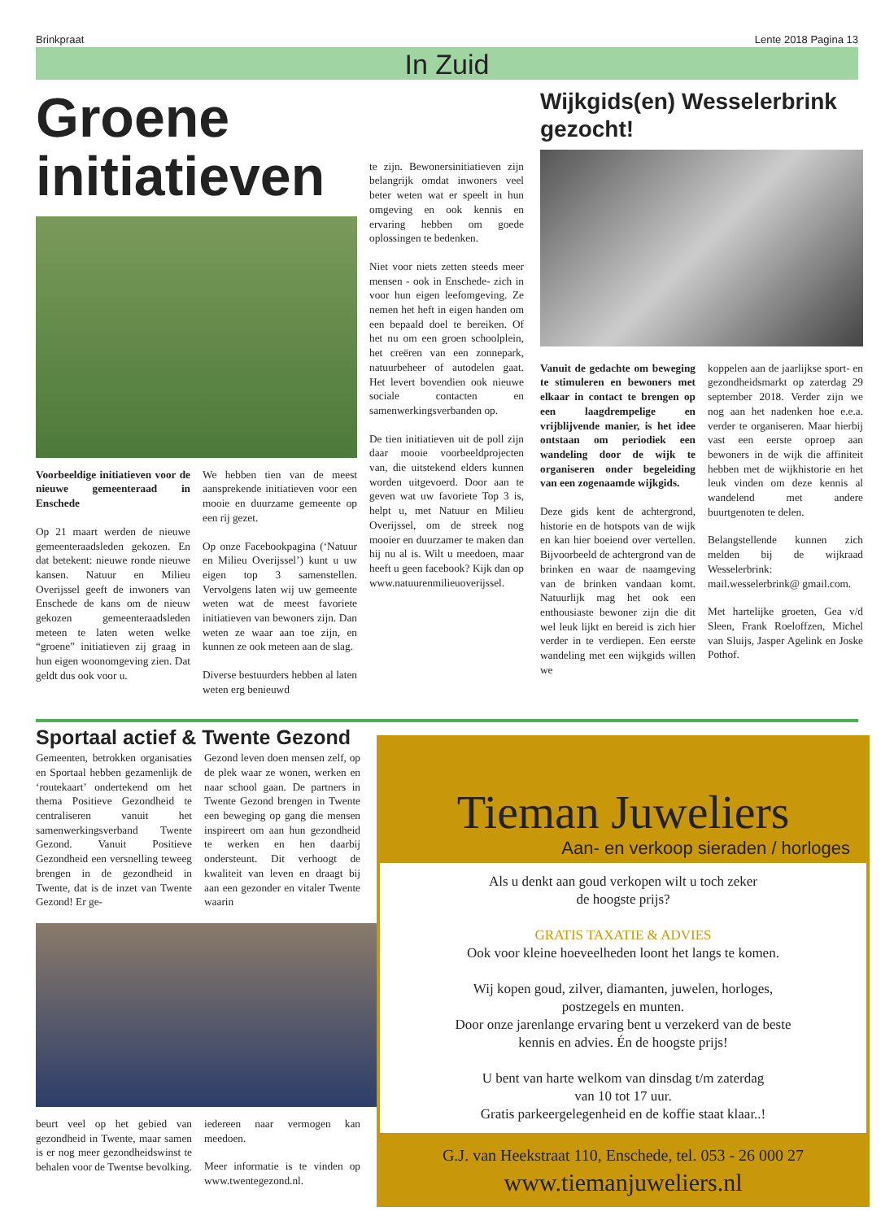Brinkpraat Lente 2018 Pagina 13
In Zuid
Groene initiatieven
Voorbeeldige initiatieven voor de nieuwe gemeenteraad in Enschede
Op 21 maart werden de nieuwe gemeenteraadsleden gekozen. En dat betekent: nieuwe ronde nieuwe kansen. Natuur en Milieu Overijssel geeft de inwoners van Enschede de kans om de nieuw gekozen gemeenteraadsleden meteen te laten weten welke “groene” initiatieven zij graag in hun eigen woonomgeving zien. Dat geldt dus ook voor u.
We hebben tien van de meest aansprekende initiatieven voor een mooie en duurzame gemeente op een rij gezet.
Op onze Facebookpagina (‘Natuur en Milieu Overijssel’) kunt u uw eigen top 3 samenstellen. Vervolgens laten wij uw gemeente weten wat de meest favoriete initiatieven van bewoners zijn. Dan weten ze waar aan toe zijn, en kunnen ze ook meteen aan de slag.
Diverse bestuurders hebben al laten weten erg benieuwd
te zijn. Bewonersinitiatieven zijn belangrijk omdat inwoners veel beter weten wat er speelt in hun omgeving en ook kennis en ervaring hebben om goede oplossingen te bedenken.
Niet voor niets zetten steeds meer mensen - ook in Enschede- zich in voor hun eigen leefomgeving. Ze nemen het heft in eigen handen om een bepaald doel te bereiken. Of het nu om een groen schoolplein, het creëren van een zonnepark, natuurbeheer of autodelen gaat. Het levert bovendien ook nieuwe sociale contacten en samenwerkingsverbanden op.
De tien initiatieven uit de poll zijn daar mooie voorbeeldprojecten van, die uitstekend elders kunnen worden uitgevoerd. Door aan te geven wat uw favoriete Top 3 is, helpt u, met Natuur en Milieu Overijssel, om de streek nog mooier en duurzamer te maken dan hij nu al is. Wilt u meedoen, maar heeft u geen facebook? Kijk dan op www.natuurenmilieuoverijssel.
Wijkgids(en) Wesselerbrink gezocht!
Vanuit de gedachte om beweging te stimuleren en bewoners met elkaar in contact te brengen op een laagdrempelige en vrijblijvende manier, is het idee ontstaan om periodiek een wandeling door de wijk te organiseren onder begeleiding van een zogenaamde wijkgids.
Deze gids kent de achtergrond, historie en de hotspots van de wijk en kan hier boeiend over vertellen. Bijvoorbeeld de achtergrond van de brinken en waar de naamgeving van de brinken vandaan komt. Natuurlijk mag het ook een enthousiaste bewoner zijn die dit wel leuk lijkt en bereid is zich hier verder in te verdiepen. Een eerste wandeling met een wijkgids willen we
koppelen aan de jaarlijkse sport- en gezondheidsmarkt op zaterdag 29 september 2018. Verder zijn we nog aan het nadenken hoe e.e.a. verder te organiseren. Maar hierbij vast een eerste oproep aan bewoners in de wijk die affiniteit hebben met de wijkhistorie en het leuk vinden om deze kennis al wandelend met andere buurtgenoten te delen.
Belangstellende kunnen zich melden bij de wijkraad Wesselerbrink: mail.wesselerbrink@ gmail.com.
Met hartelijke groeten, Gea v/d Sleen, Frank Roeloffzen, Michel van Sluijs, Jasper Agelink en Joske Pothof.
Sportaal actief & Twente Gezond
Gemeenten, betrokken organisaties en Sportaal hebben gezamenlijk de ‘routekaart’ ondertekend om het thema Positieve Gezondheid te centraliseren vanuit het samenwerkingsverband Twente Gezond. Vanuit Positieve Gezondheid een versnelling teweeg brengen in de gezondheid in Twente, dat is de inzet van Twente Gezond! Er ge-
Gezond leven doen mensen zelf, op de plek waar ze wonen, werken en naar school gaan. De partners in Twente Gezond brengen in Twente een beweging op gang die mensen inspireert om aan hun gezondheid te werken en hen daarbij ondersteunt. Dit verhoogt de kwaliteit van leven en draagt bij aan een gezonder en vitaler Twente waarin
beurt veel op het gebied van gezondheid in Twente, maar samen is er nog meer gezondheidswinst te behalen voor de Twentse bevolking.
iedereen naar vermogen kan meedoen.
Meer informatie is te vinden op www.twentegezond.nl.
Tieman Juweliers
Aan- en verkoop sieraden / horloges
Als u denkt aan goud verkopen wilt u toch zeker
de hoogste prijs?
GRATIS TAXATIE & ADVIES
Ook voor kleine hoeveelheden loont het langs te komen.
Wij kopen goud, zilver, diamanten, juwelen, horloges,
postzegels en munten.
Door onze jarenlange ervaring bent u verzekerd van de beste
kennis en advies. Én de hoogste prijs!
U bent van harte welkom van dinsdag t/m zaterdag
van 10 tot 17 uur.
Gratis parkeergelegenheid en de koffie staat klaar..!
G.J. van Heekstraat 110, Enschede, tel. 053 - 26 000 27
www.tiemanjuweliers.nl